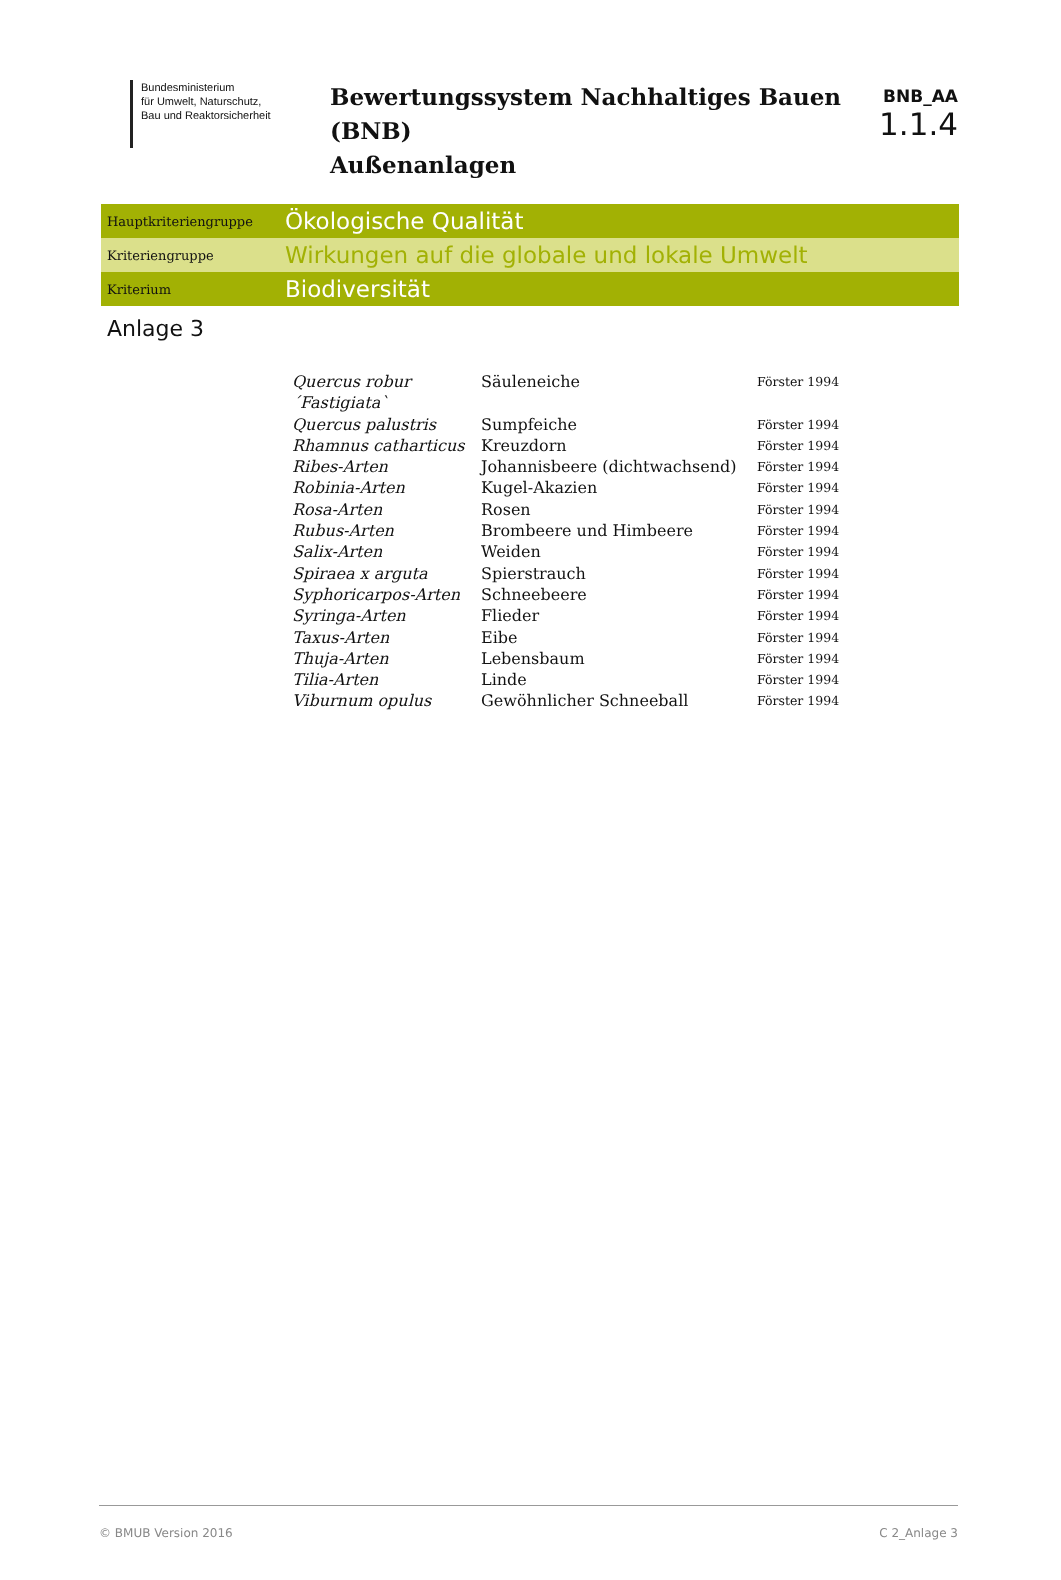Bundesministerium
für Umwelt, Naturschutz,
Bau und Reaktorsicherheit
Bewertungssystem Nachhaltiges Bauen (BNB)
Außenanlagen
BNB_AA
1.1.4
Hauptkriteriengruppe
Ökologische Qualität
Kriteriengruppe
Wirkungen auf die globale und lokale Umwelt
Kriterium
Biodiversität
Anlage 3
| Quercus robur ´Fastigiata` | Säuleneiche | Förster 1994 |
| Quercus palustris | Sumpfeiche | Förster 1994 |
| Rhamnus catharticus | Kreuzdorn | Förster 1994 |
| Ribes-Arten | Johannisbeere (dichtwachsend) | Förster 1994 |
| Robinia-Arten | Kugel-Akazien | Förster 1994 |
| Rosa-Arten | Rosen | Förster 1994 |
| Rubus-Arten | Brombeere und Himbeere | Förster 1994 |
| Salix-Arten | Weiden | Förster 1994 |
| Spiraea x arguta | Spierstrauch | Förster 1994 |
| Syphoricarpos-Arten | Schneebeere | Förster 1994 |
| Syringa-Arten | Flieder | Förster 1994 |
| Taxus-Arten | Eibe | Förster 1994 |
| Thuja-Arten | Lebensbaum | Förster 1994 |
| Tilia-Arten | Linde | Förster 1994 |
| Viburnum opulus | Gewöhnlicher Schneeball | Förster 1994 |
© BMUB Version 2016 C 2_Anlage 3